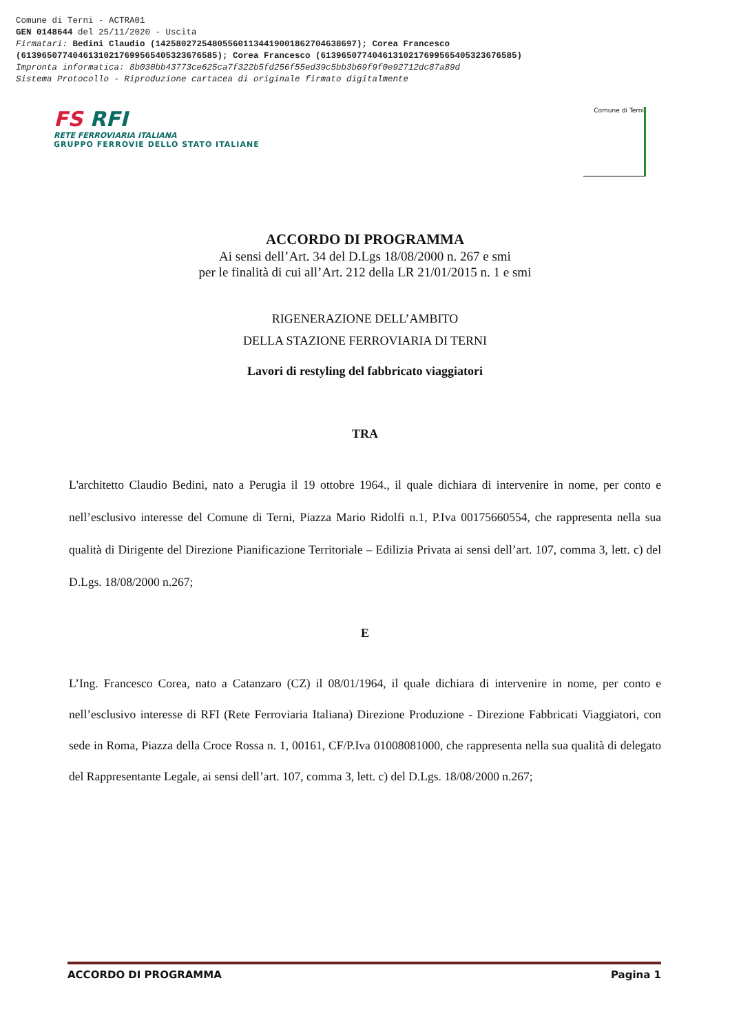Comune di Terni - ACTRA01
GEN 0148644 del 25/11/2020 - Uscita
Firmatari: Bedini Claudio (142580272548055601134419001862704638697); Corea Francesco
(61396507740461310217699565405323676585); Corea Francesco (61396507740461310217699565405323676585)
Impronta informatica: 8b030bb43773ce625ca7f322b5fd256f55ed39c5bb3b69f9f0e92712dc87a89d
Sistema Protocollo - Riproduzione cartacea di originale firmato digitalmente
FS RFI
RETE FERROVIARIA ITALIANA
GRUPPO FERROVIE DELLO STATO ITALIANE
Comune di Terni
ACCORDO DI PROGRAMMA
Ai sensi dell’Art. 34 del D.Lgs 18/08/2000 n. 267 e smi
per le finalità di cui all’Art. 212 della LR 21/01/2015 n. 1 e smi
RIGENERAZIONE DELL’AMBITO
DELLA STAZIONE FERROVIARIA DI TERNI
Lavori di restyling del fabbricato viaggiatori
TRA
L'architetto Claudio Bedini, nato a Perugia il 19 ottobre 1964., il quale dichiara di intervenire in nome, per conto e nell’esclusivo interesse del Comune di Terni, Piazza Mario Ridolfi n.1, P.Iva 00175660554, che rappresenta nella sua qualità di Dirigente del Direzione Pianificazione Territoriale – Edilizia Privata ai sensi dell’art. 107, comma 3, lett. c) del D.Lgs. 18/08/2000 n.267;
E
L’Ing. Francesco Corea, nato a Catanzaro (CZ) il 08/01/1964, il quale dichiara di intervenire in nome, per conto e nell’esclusivo interesse di RFI (Rete Ferroviaria Italiana) Direzione Produzione - Direzione Fabbricati Viaggiatori, con sede in Roma, Piazza della Croce Rossa n. 1, 00161, CF/P.Iva 01008081000, che rappresenta nella sua qualità di delegato del Rappresentante Legale, ai sensi dell’art. 107, comma 3, lett. c) del D.Lgs. 18/08/2000 n.267;
ACCORDO DI PROGRAMMA Pagina 1